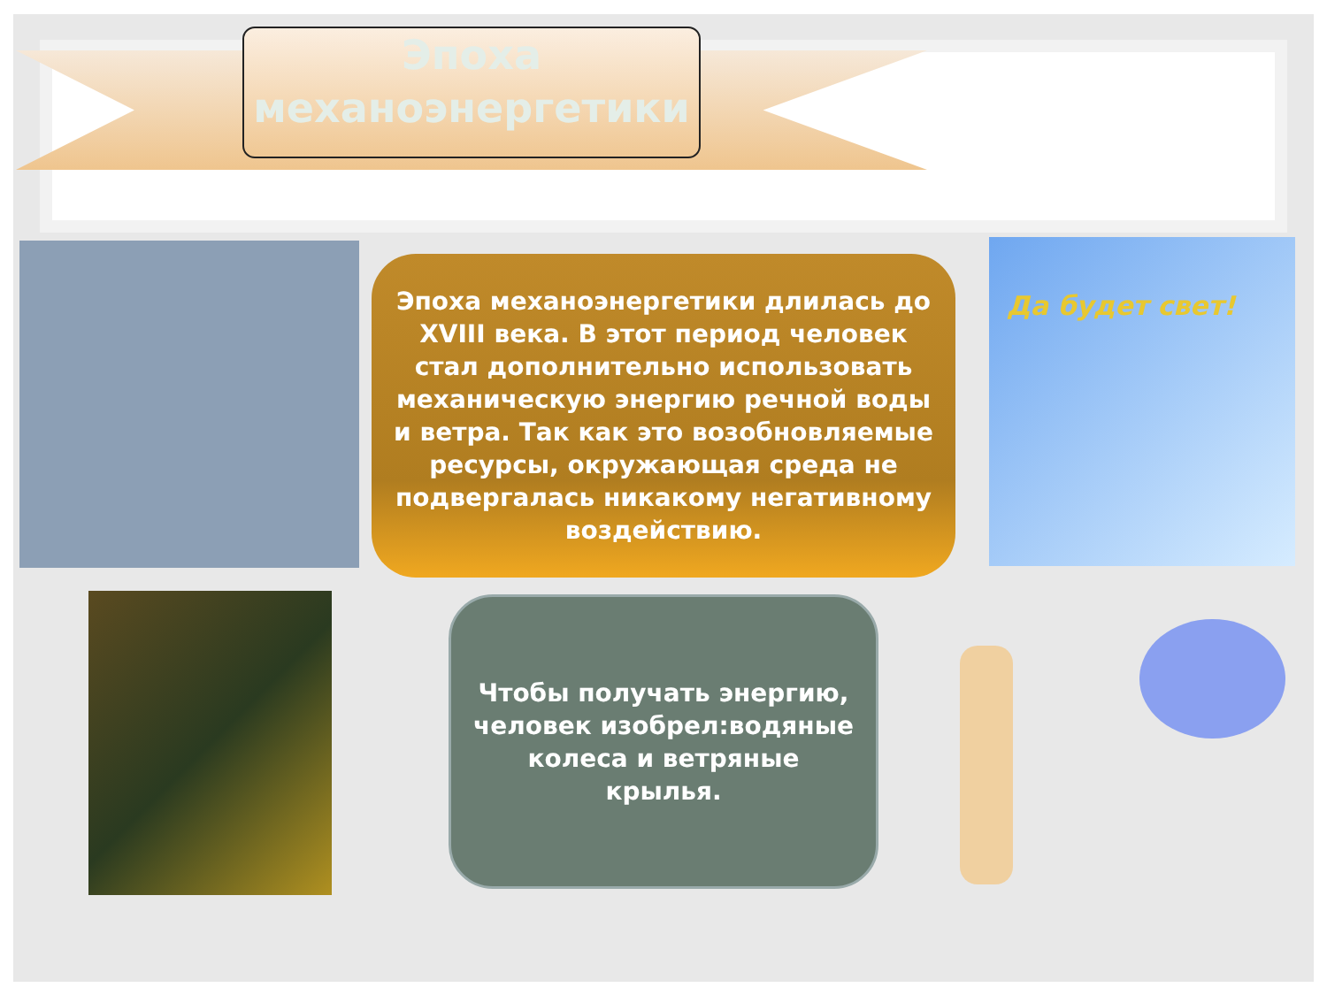Эпоха механоэнергетики
Эпоха механоэнергетики длилась до XVIII века. В этот период человек стал дополнительно использовать механическую энергию речной воды и ветра. Так как это возобновляемые ресурсы, окружающая среда не подвергалась никакому негативному воздействию.
Да будет свет!
Чтобы получать энергию, человек изобрел:водяные колеса и ветряные крылья.